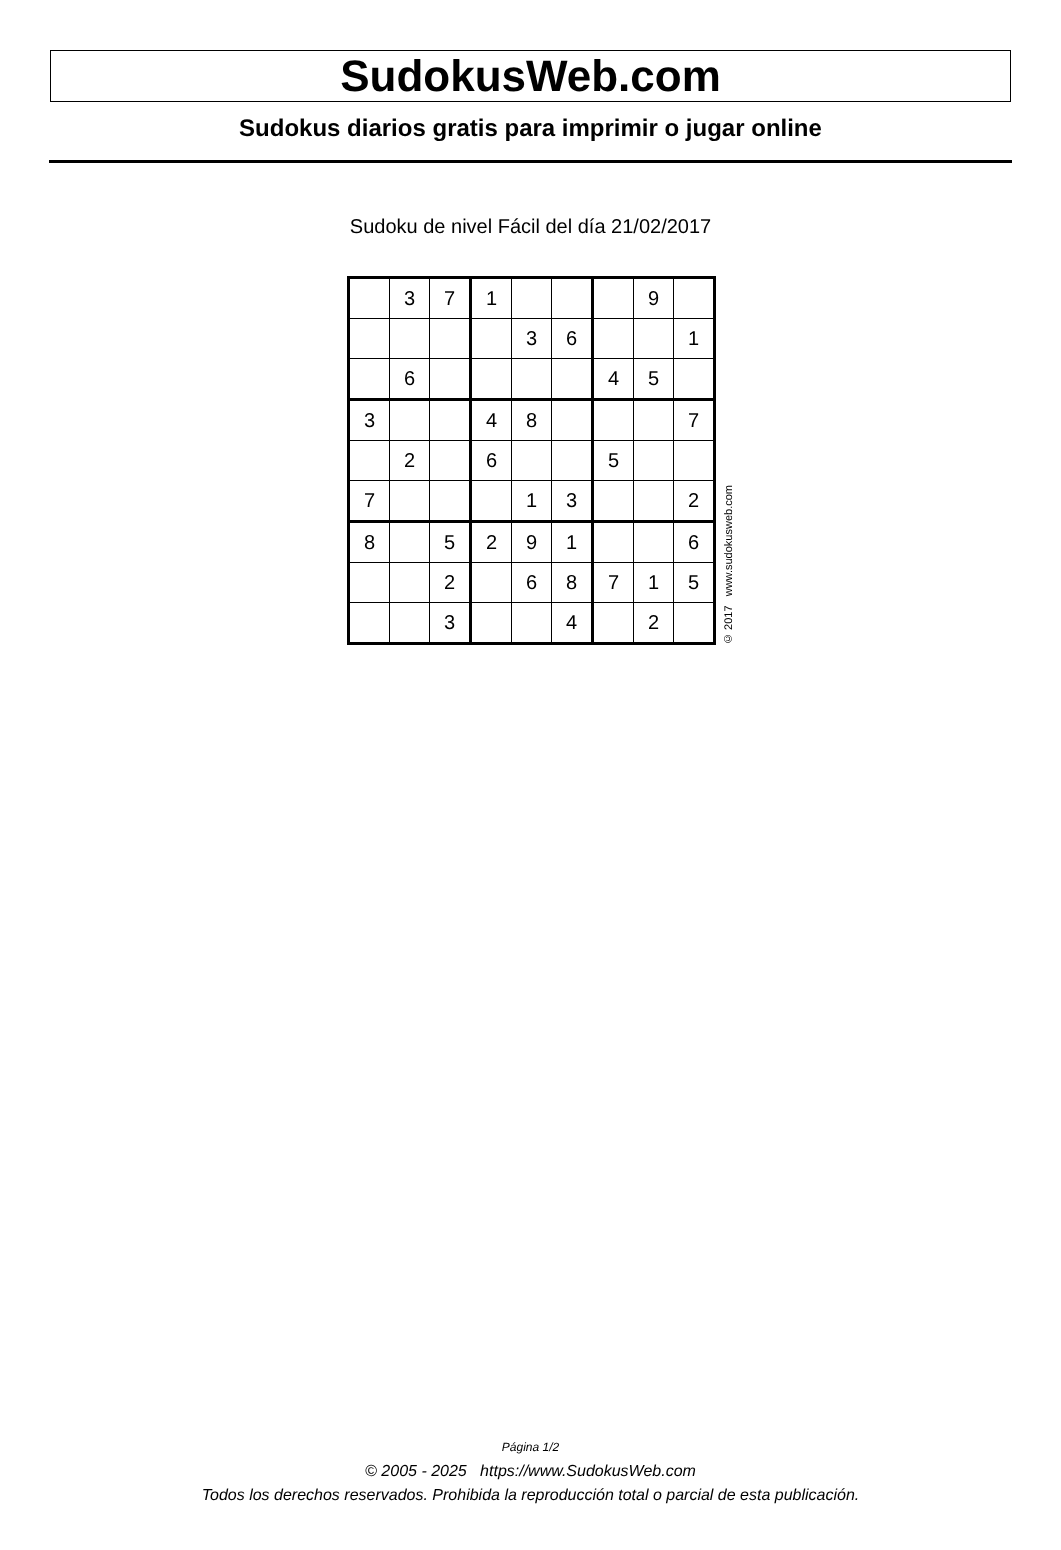SudokusWeb.com
Sudokus diarios gratis para imprimir o jugar online
Sudoku de nivel Fácil del día 21/02/2017
| | 3 | 7 | 1 | | | | 9 | |
| | | | | 3 | 6 | | | 1 |
| | 6 | | | | | 4 | 5 | |
| 3 | | | 4 | 8 | | | | 7 |
| | 2 | | 6 | | | 5 | | |
| 7 | | | | 1 | 3 | | | 2 |
| 8 | | 5 | 2 | 9 | 1 | | | 6 |
| | | 2 | | 6 | 8 | 7 | 1 | 5 |
| | | 3 | | | 4 | | 2 | |
© 2017 www.sudokusweb.com
Página 1/2
© 2005 - 2025 https://www.SudokusWeb.com
Todos los derechos reservados. Prohibida la reproducción total o parcial de esta publicación.